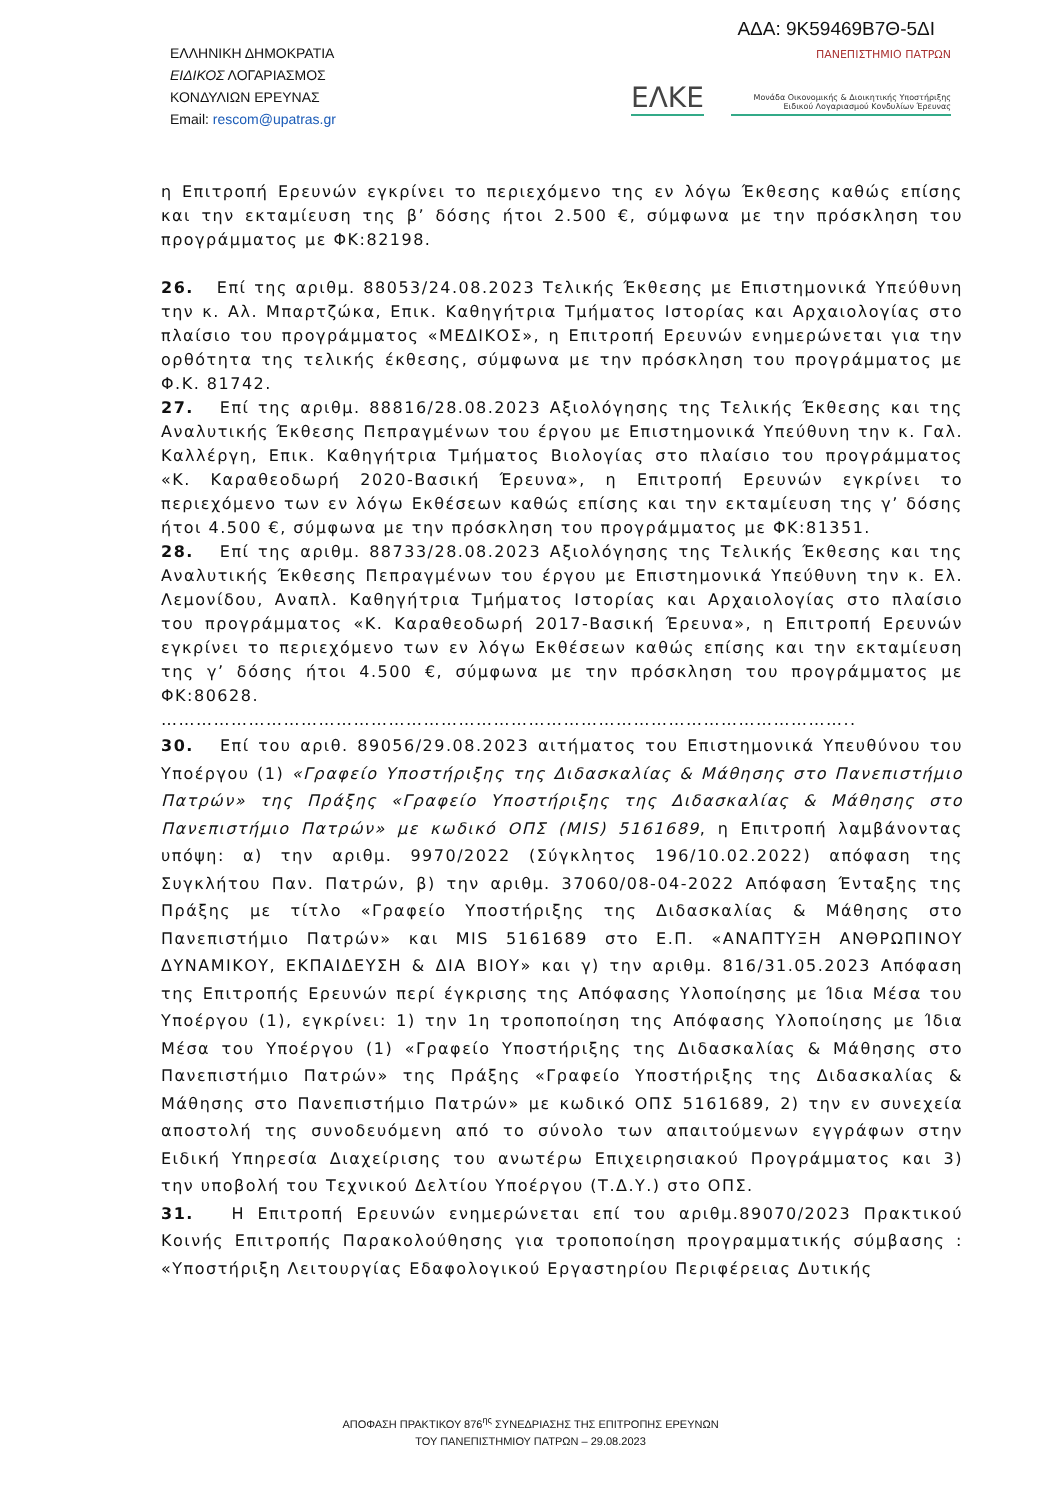ΑΔΑ: 9Κ59469Β7Θ-5ΔΙ
ΕΛΛΗΝΙΚΗ ΔΗΜΟΚΡΑΤΙΑ
ΕΙΔΙΚΟΣ ΛΟΓΑΡΙΑΣΜΟΣ
ΚΟΝΔΥΛΙΩΝ ΕΡΕΥΝΑΣ
Email: rescom@upatras.gr
ΠΑΝΕΠΙΣΤΗΜΙΟ ΠΑΤΡΩΝ
ΕΛΚΕ Μονάδα Οικονομικής & Διοικητικής Υποστήριξης
Ειδικού Λογαριασμού Κονδυλίων Έρευνας
η Επιτροπή Ερευνών εγκρίνει το περιεχόμενο της εν λόγω Έκθεσης καθώς επίσης και την εκταμίευση της β’ δόσης ήτοι 2.500 €, σύμφωνα με την πρόσκληση του προγράμματος με ΦΚ:82198.
26. Επί της αριθμ. 88053/24.08.2023 Τελικής Έκθεσης με Επιστημονικά Υπεύθυνη την κ. Αλ. Μπαρτζώκα, Επικ. Καθηγήτρια Τμήματος Ιστορίας και Αρχαιολογίας στο πλαίσιο του προγράμματος «ΜΕΔΙΚΟΣ», η Επιτροπή Ερευνών ενημερώνεται για την ορθότητα της τελικής έκθεσης, σύμφωνα με την πρόσκληση του προγράμματος με Φ.Κ. 81742.
27. Επί της αριθμ. 88816/28.08.2023 Αξιολόγησης της Τελικής Έκθεσης και της Αναλυτικής Έκθεσης Πεπραγμένων του έργου με Επιστημονικά Υπεύθυνη την κ. Γαλ. Καλλέργη, Επικ. Καθηγήτρια Τμήματος Βιολογίας στο πλαίσιο του προγράμματος «Κ. Καραθεοδωρή 2020-Βασική Έρευνα», η Επιτροπή Ερευνών εγκρίνει το περιεχόμενο των εν λόγω Εκθέσεων καθώς επίσης και την εκταμίευση της γ’ δόσης ήτοι 4.500 €, σύμφωνα με την πρόσκληση του προγράμματος με ΦΚ:81351.
28. Επί της αριθμ. 88733/28.08.2023 Αξιολόγησης της Τελικής Έκθεσης και της Αναλυτικής Έκθεσης Πεπραγμένων του έργου με Επιστημονικά Υπεύθυνη την κ. Ελ. Λεμονίδου, Αναπλ. Καθηγήτρια Τμήματος Ιστορίας και Αρχαιολογίας στο πλαίσιο του προγράμματος «Κ. Καραθεοδωρή 2017-Βασική Έρευνα», η Επιτροπή Ερευνών εγκρίνει το περιεχόμενο των εν λόγω Εκθέσεων καθώς επίσης και την εκταμίευση της γ’ δόσης ήτοι 4.500 €, σύμφωνα με την πρόσκληση του προγράμματος με ΦΚ:80628.
………………………………………………………………………………………………………..
30. Επί του αριθ. 89056/29.08.2023 αιτήματος του Επιστημονικά Υπευθύνου του Υποέργου (1) «Γραφείο Υποστήριξης της Διδασκαλίας & Μάθησης στο Πανεπιστήμιο Πατρών» της Πράξης «Γραφείο Υποστήριξης της Διδασκαλίας & Μάθησης στο Πανεπιστήμιο Πατρών» με κωδικό ΟΠΣ (MIS) 5161689, η Επιτροπή λαμβάνοντας υπόψη: α) την αριθμ. 9970/2022 (Σύγκλητος 196/10.02.2022) απόφαση της Συγκλήτου Παν. Πατρών, β) την αριθμ. 37060/08-04-2022 Απόφαση Ένταξης της Πράξης με τίτλο «Γραφείο Υποστήριξης της Διδασκαλίας & Μάθησης στο Πανεπιστήμιο Πατρών» και MIS 5161689 στο Ε.Π. «ΑΝΑΠΤΥΞΗ ΑΝΘΡΩΠΙΝΟΥ ΔΥΝΑΜΙΚΟΥ, ΕΚΠΑΙΔΕΥΣΗ & ΔΙΑ ΒΙΟΥ» και γ) την αριθμ. 816/31.05.2023 Απόφαση της Επιτροπής Ερευνών περί έγκρισης της Απόφασης Υλοποίησης με Ίδια Μέσα του Υποέργου (1), εγκρίνει: 1) την 1η τροποποίηση της Απόφασης Υλοποίησης με Ίδια Μέσα του Υποέργου (1) «Γραφείο Υποστήριξης της Διδασκαλίας & Μάθησης στο Πανεπιστήμιο Πατρών» της Πράξης «Γραφείο Υποστήριξης της Διδασκαλίας & Μάθησης στο Πανεπιστήμιο Πατρών» με κωδικό ΟΠΣ 5161689, 2) την εν συνεχεία αποστολή της συνοδευόμενη από το σύνολο των απαιτούμενων εγγράφων στην Ειδική Υπηρεσία Διαχείρισης του ανωτέρω Επιχειρησιακού Προγράμματος και 3) την υποβολή του Τεχνικού Δελτίου Υποέργου (Τ.Δ.Υ.) στο ΟΠΣ.
31. Η Επιτροπή Ερευνών ενημερώνεται επί του αριθμ.89070/2023 Πρακτικού Κοινής Επιτροπής Παρακολούθησης για τροποποίηση προγραμματικής σύμβασης : «Υποστήριξη Λειτουργίας Εδαφολογικού Εργαστηρίου Περιφέρειας Δυτικής
ΑΠΟΦΑΣΗ ΠΡΑΚΤΙΚΟΥ 876<sup>ης</sup> ΣΥΝΕΔΡΙΑΣΗΣ ΤΗΣ ΕΠΙΤΡΟΠΗΣ ΕΡΕΥΝΩΝ
ΤΟΥ ΠΑΝΕΠΙΣΤΗΜΙΟΥ ΠΑΤΡΩΝ – 29.08.2023